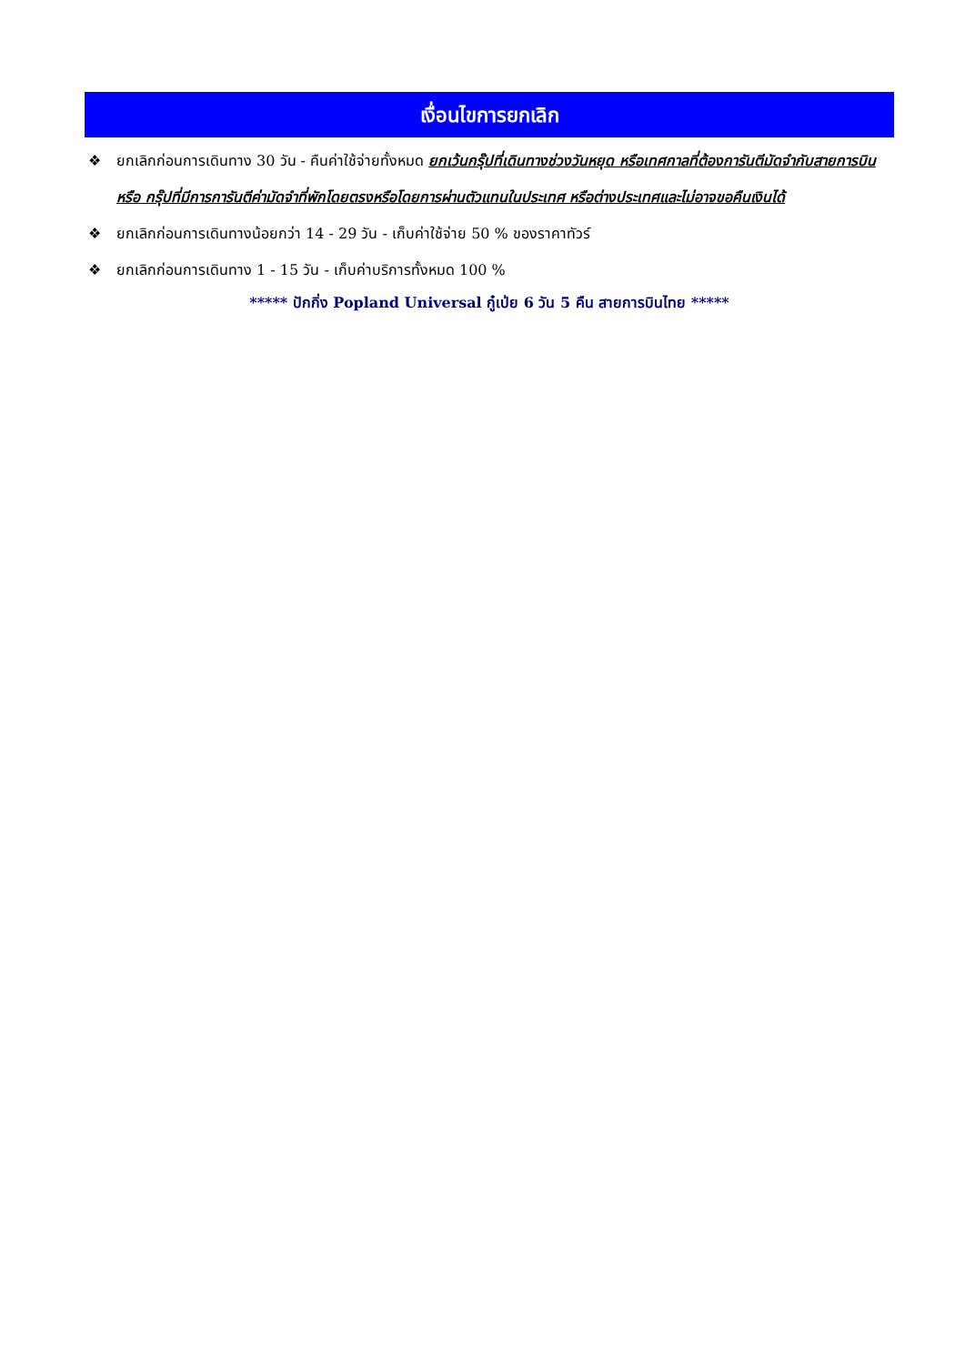เงื่อนไขการยกเลิก
❖ ยกเลิกก่อนการเดินทาง 30 วัน - คืนค่าใช้จ่ายทั้งหมด ยกเว้นกรุ๊ปที่เดินทางช่วงวันหยุด หรือเทศกาลที่ต้องการันตีมัดจำกับสายการบิน หรือ กรุ๊ปที่มีการการันตีค่ามัดจำที่พักโดยตรงหรือโดยการผ่านตัวแทนในประเทศ หรือต่างประเทศและไม่อาจขอคืนเงินได้
❖ ยกเลิกก่อนการเดินทางน้อยกว่า 14 - 29 วัน - เก็บค่าใช้จ่าย 50 % ของราคาทัวร์
❖ ยกเลิกก่อนการเดินทาง 1 - 15 วัน - เก็บค่าบริการทั้งหมด 100 %
***** ปักกิ่ง Popland Universal กู๋เป่ย 6 วัน 5 คืน สายการบินไทย *****